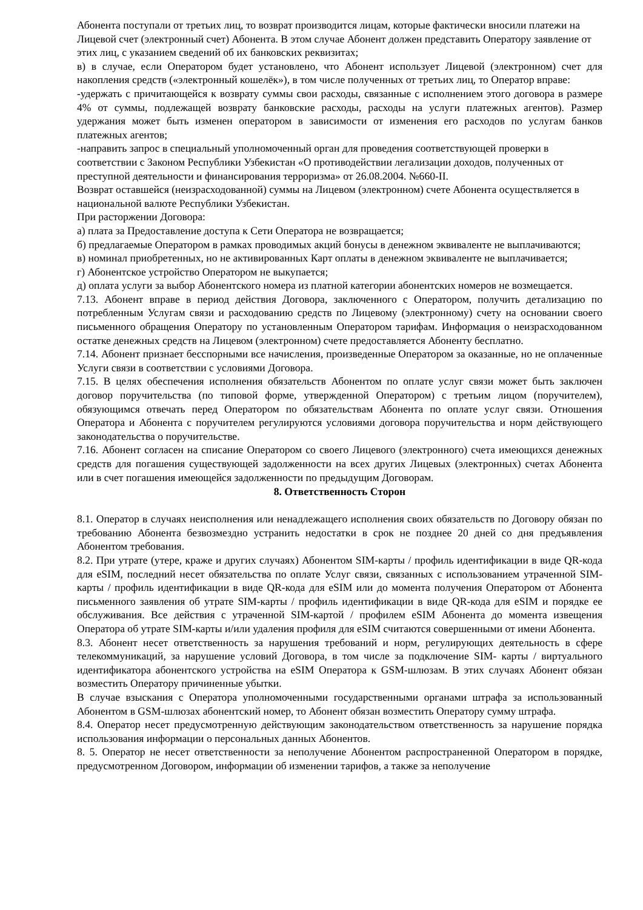Абонента поступали от третьих лиц, то возврат производится лицам, которые фактически вносили платежи на Лицевой счет (электронный счет) Абонента. В этом случае Абонент должен представить Оператору заявление от этих лиц, с указанием сведений об их банковских реквизитах;
в) в случае, если Оператором будет установлено, что Абонент использует Лицевой (электронном) счет для накопления средств («электронный кошелёк»), в том числе полученных от третьих лиц, то Оператор вправе:
-удержать с причитающейся к возврату суммы свои расходы, связанные с исполнением этого договора в размере 4% от суммы, подлежащей возврату банковские расходы, расходы на услуги платежных агентов). Размер удержания может быть изменен оператором в зависимости от изменения его расходов по услугам банков платежных агентов;
-направить запрос в специальный уполномоченный орган для проведения соответствующей проверки в соответствии с Законом Республики Узбекистан «О противодействии легализации доходов, полученных от преступной деятельности и финансирования терроризма» от 26.08.2004. №660-II.
Возврат оставшейся (неизрасходованной) суммы на Лицевом (электронном) счете Абонента осуществляется в национальной валюте Республики Узбекистан.
При расторжении Договора:
а) плата за Предоставление доступа к Сети Оператора не возвращается;
б) предлагаемые Оператором в рамках проводимых акций бонусы в денежном эквиваленте не выплачиваются;
в) номинал приобретенных, но не активированных Карт оплаты в денежном эквиваленте не выплачивается;
г) Абонентское устройство Оператором не выкупается;
д) оплата услуги за выбор Абонентского номера из платной категории абонентских номеров не возмещается.
7.13. Абонент вправе в период действия Договора, заключенного с Оператором, получить детализацию по потребленным Услугам связи и расходованию средств по Лицевому (электронному) счету на основании своего письменного обращения Оператору по установленным Оператором тарифам. Информация о неизрасходованном остатке денежных средств на Лицевом (электронном) счете предоставляется Абоненту бесплатно.
7.14. Абонент признает бесспорными все начисления, произведенные Оператором за оказанные, но не оплаченные Услуги связи в соответствии с условиями Договора.
7.15. В целях обеспечения исполнения обязательств Абонентом по оплате услуг связи может быть заключен договор поручительства (по типовой форме, утвержденной Оператором) с третьим лицом (поручителем), обязующимся отвечать перед Оператором по обязательствам Абонента по оплате услуг связи. Отношения Оператора и Абонента с поручителем регулируются условиями договора поручительства и норм действующего законодательства о поручительстве.
7.16. Абонент согласен на списание Оператором со своего Лицевого (электронного) счета имеющихся денежных средств для погашения существующей задолженности на всех других Лицевых (электронных) счетах Абонента или в счет погашения имеющейся задолженности по предыдущим Договорам.
8. Ответственность Сторон
8.1. Оператор в случаях неисполнения или ненадлежащего исполнения своих обязательств по Договору обязан по требованию Абонента безвозмездно устранить недостатки в срок не позднее 20 дней со дня предъявления Абонентом требования.
8.2. При утрате (утере, краже и других случаях) Абонентом SIM-карты / профиль идентификации в виде QR-кода для eSIM, последний несет обязательства по оплате Услуг связи, связанных с использованием утраченной SIM-карты / профиль идентификации в виде QR-кода для eSIM или до момента получения Оператором от Абонента письменного заявления об утрате SIM-карты / профиль идентификации в виде QR-кода для eSIM и порядке ее обслуживания. Все действия с утраченной SIM-картой / профилем eSIM Абонента до момента извещения Оператора об утрате SIM-карты и/или удаления профиля для eSIM считаются совершенными от имени Абонента.
8.3. Абонент несет ответственность за нарушения требований и норм, регулирующих деятельность в сфере телекоммуникаций, за нарушение условий Договора, в том числе за подключение SIM- карты / виртуального идентификатора абонентского устройства на eSIM Оператора к GSM-шлюзам. В этих случаях Абонент обязан возместить Оператору причиненные убытки.
В случае взыскания с Оператора уполномоченными государственными органами штрафа за использованный Абонентом в GSM-шлюзах абонентский номер, то Абонент обязан возместить Оператору сумму штрафа.
8.4. Оператор несет предусмотренную действующим законодательством ответственность за нарушение порядка использования информации о персональных данных Абонентов.
8. 5. Оператор не несет ответственности за неполучение Абонентом распространенной Оператором в порядке, предусмотренном Договором, информации об изменении тарифов, а также за неполучение